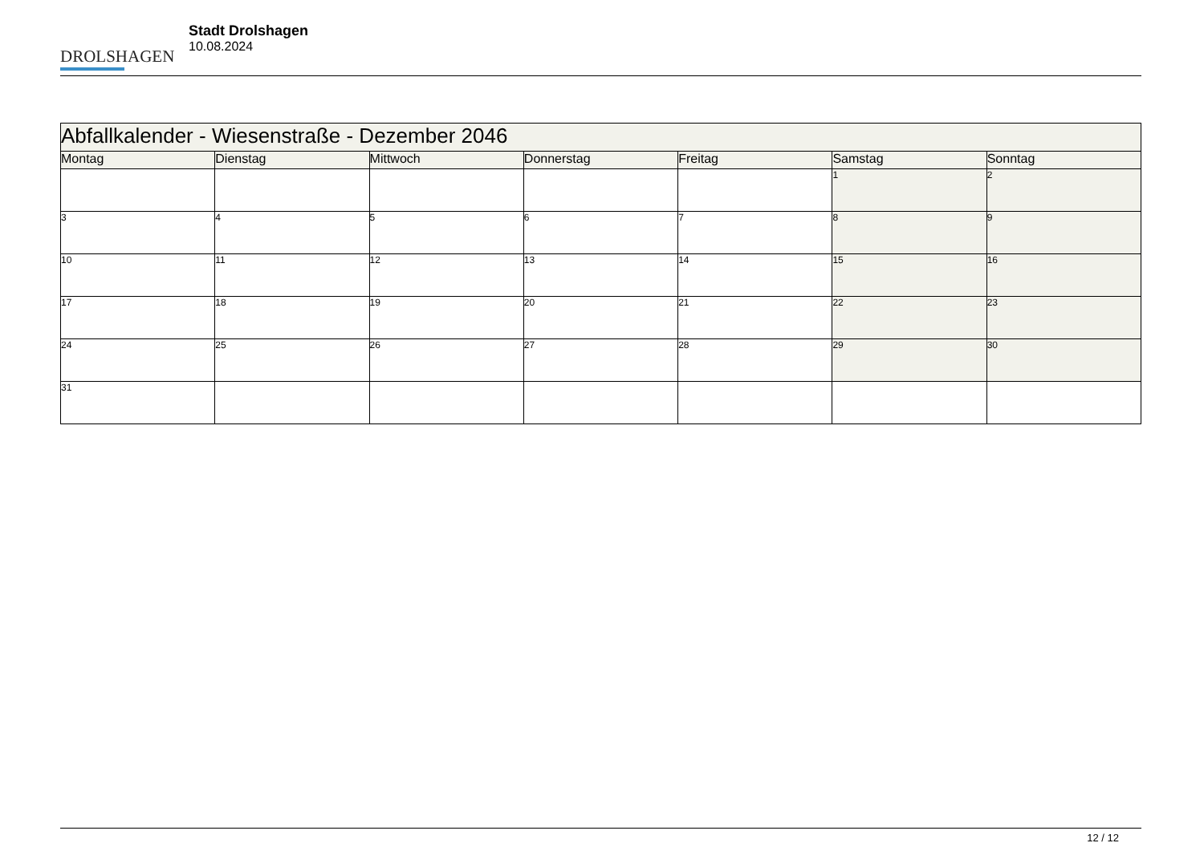DROLSHAGEN
Stadt Drolshagen
10.08.2024
| Abfallkalender - Wiesenstraße - Dezember 2046 | | | | | | |
| Montag | Dienstag | Mittwoch | Donnerstag | Freitag | Samstag | Sonntag |
| | | | | | 1 | 2 |
| 3 | 4 | 5 | 6 | 7 | 8 | 9 |
| 10 | 11 | 12 | 13 | 14 | 15 | 16 |
| 17 | 18 | 19 | 20 | 21 | 22 | 23 |
| 24 | 25 | 26 | 27 | 28 | 29 | 30 |
| 31 | | | | | | |
12 / 12